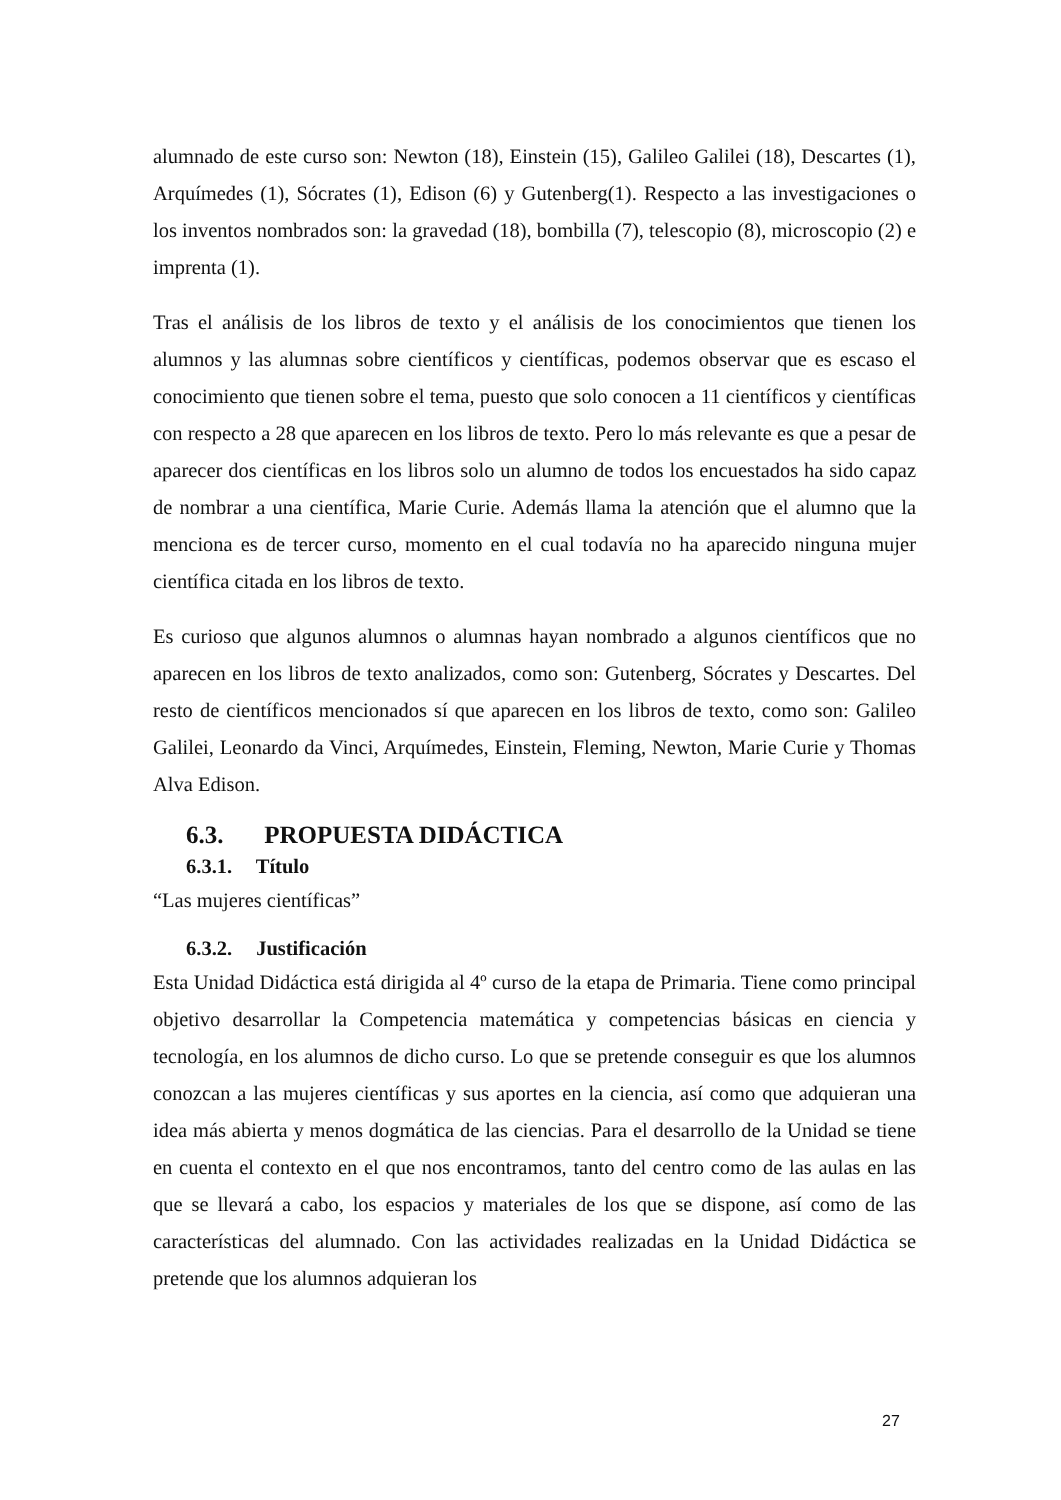alumnado de este curso son: Newton (18), Einstein (15), Galileo Galilei (18), Descartes (1), Arquímedes (1), Sócrates (1), Edison (6) y Gutenberg(1). Respecto a las investigaciones o los inventos nombrados son: la gravedad (18), bombilla (7), telescopio (8), microscopio (2) e imprenta (1).
Tras el análisis de los libros de texto y el análisis de los conocimientos que tienen los alumnos y las alumnas sobre científicos y científicas, podemos observar que es escaso el conocimiento que tienen sobre el tema, puesto que solo conocen a 11 científicos y científicas con respecto a 28 que aparecen en los libros de texto. Pero lo más relevante es que a pesar de aparecer dos científicas en los libros solo un alumno de todos los encuestados ha sido capaz de nombrar a una científica, Marie Curie. Además llama la atención que el alumno que la menciona es de tercer curso, momento en el cual todavía no ha aparecido ninguna mujer científica citada en los libros de texto.
Es curioso que algunos alumnos o alumnas hayan nombrado a algunos científicos que no aparecen en los libros de texto analizados, como son: Gutenberg, Sócrates y Descartes. Del resto de científicos mencionados sí que aparecen en los libros de texto, como son: Galileo Galilei, Leonardo da Vinci, Arquímedes, Einstein, Fleming, Newton, Marie Curie y Thomas Alva Edison.
6.3. PROPUESTA DIDÁCTICA
6.3.1. Título
“Las mujeres científicas”
6.3.2. Justificación
Esta Unidad Didáctica está dirigida al 4º curso de la etapa de Primaria. Tiene como principal objetivo desarrollar la Competencia matemática y competencias básicas en ciencia y tecnología, en los alumnos de dicho curso. Lo que se pretende conseguir es que los alumnos conozcan a las mujeres científicas y sus aportes en la ciencia, así como que adquieran una idea más abierta y menos dogmática de las ciencias. Para el desarrollo de la Unidad se tiene en cuenta el contexto en el que nos encontramos, tanto del centro como de las aulas en las que se llevará a cabo, los espacios y materiales de los que se dispone, así como de las características del alumnado. Con las actividades realizadas en la Unidad Didáctica se pretende que los alumnos adquieran los
27